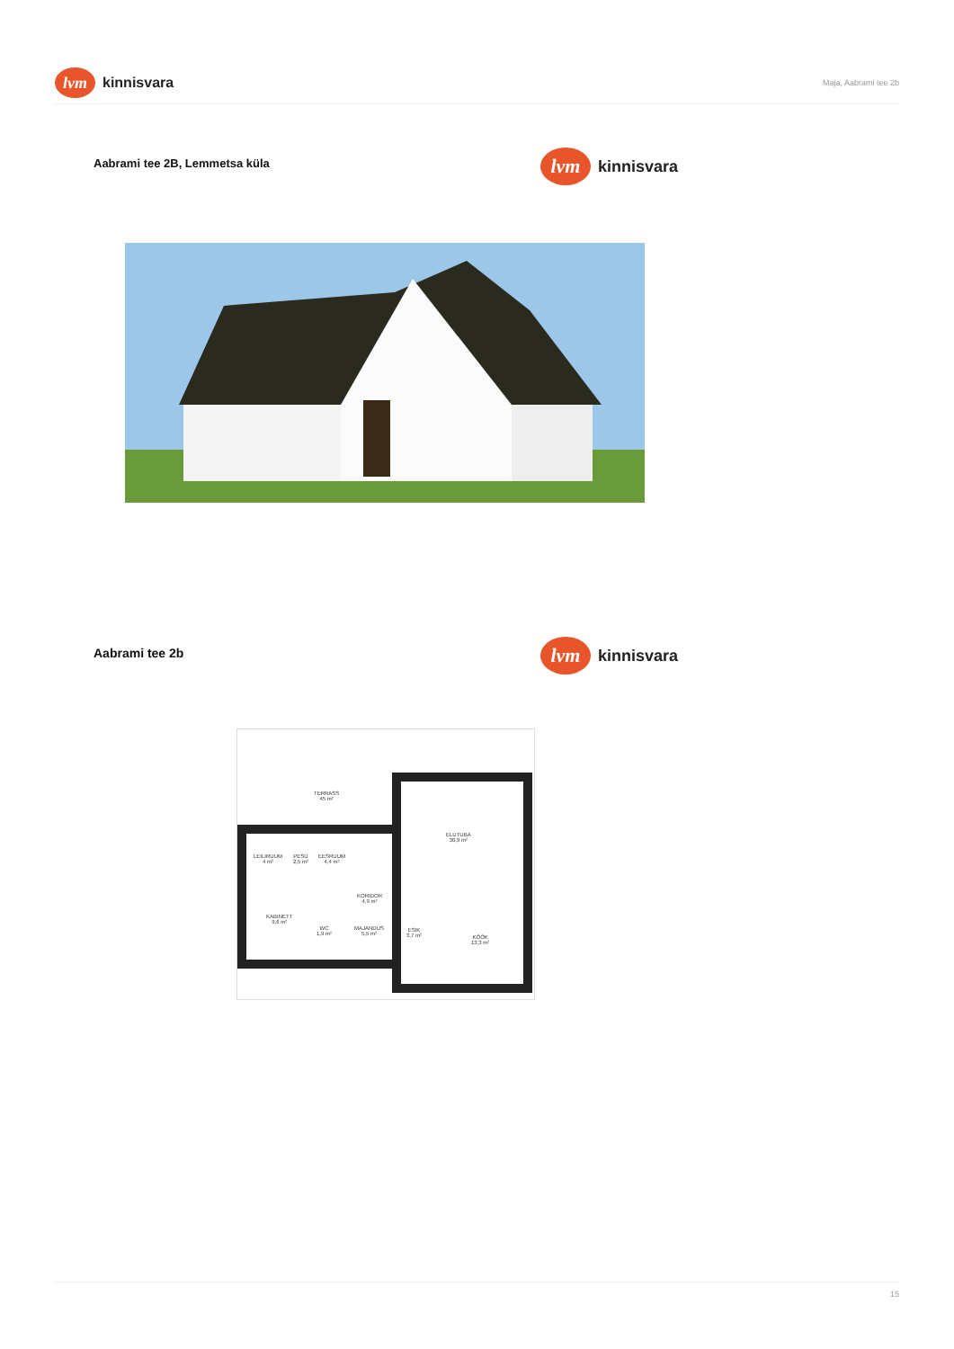lvm kinnisvara
Maja, Aabrami tee 2b
Aabrami tee 2B, Lemmetsa küla
lvm kinnisvara
Aabrami tee 2b
lvm kinnisvara
TERRASS
45 m²
ELUTUBA
30,9 m²
LEILIRUUM
4 m²
PESU
2,5 m²
EESRUUM
4,4 m²
KORIDOR
4,9 m²
KABINETT
9,6 m²
WC
1,9 m²
MAJANDUS
5,5 m²
ESIK
3,7 m²
KÖÖK
13,3 m²
15